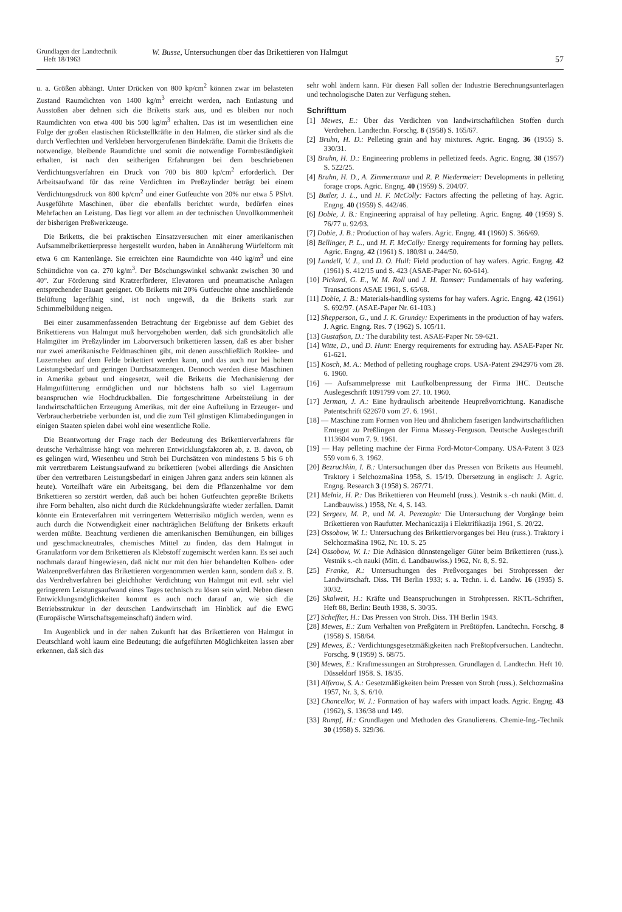Grundlagen der Landtechnik
Heft 18/1963
W. Busse, Untersuchungen über das Brikettieren von Halmgut
57
u. a. Größen abhängt. Unter Drücken von 800 kp/cm<sup>2</sup> können zwar im belasteten Zustand Raumdichten von 1400 kg/m<sup>3</sup> erreicht werden, nach Entlastung und Ausstoßen aber dehnen sich die Briketts stark aus, und es bleiben nur noch Raumdichten von etwa 400 bis 500 kg/m<sup>3</sup> erhalten. Das ist im wesentlichen eine Folge der großen elastischen Rückstellkräfte in den Halmen, die stärker sind als die durch Verflechten und Verkleben hervorgerufenen Bindekräfte. Damit die Briketts die notwendige, bleibende Raumdichte und somit die notwendige Formbeständigkeit erhalten, ist nach den seitherigen Erfahrungen bei dem beschriebenen Verdichtungsverfahren ein Druck von 700 bis 800 kp/cm<sup>2</sup> erforderlich. Der Arbeitsaufwand für das reine Verdichten im Preßzylinder beträgt bei einem Verdichtungsdruck von 800 kp/cm<sup>2</sup> und einer Gutfeuchte von 20% nur etwa 5 PSh/t. Ausgeführte Maschinen, über die ebenfalls berichtet wurde, bedürfen eines Mehrfachen an Leistung. Das liegt vor allem an der technischen Unvollkommenheit der bisherigen Preßwerkzeuge.
Die Briketts, die bei praktischen Einsatzversuchen mit einer amerikanischen Aufsammelbrikettierpresse hergestellt wurden, haben in Annäherung Würfelform mit etwa 6 cm Kantenlänge. Sie erreichten eine Raumdichte von 440 kg/m<sup>3</sup> und eine Schüttdichte von ca. 270 kg/m<sup>3</sup>. Der Böschungswinkel schwankt zwischen 30 und 40°. Zur Förderung sind Kratzerförderer, Elevatoren und pneumatische Anlagen entsprechender Bauart geeignet. Ob Briketts mit 20% Gutfeuchte ohne anschließende Belüftung lagerfähig sind, ist noch ungewiß, da die Briketts stark zur Schimmelbildung neigen.
Bei einer zusammenfassenden Betrachtung der Ergebnisse auf dem Gebiet des Brikettierens von Halmgut muß hervorgehoben werden, daß sich grundsätzlich alle Halmgüter im Preßzylinder im Laborversuch brikettieren lassen, daß es aber bisher nur zwei amerikanische Feldmaschinen gibt, mit denen ausschließlich Rotklee- und Luzerneheu auf dem Felde brikettiert werden kann, und das auch nur bei hohem Leistungsbedarf und geringen Durchsatzmengen. Dennoch werden diese Maschinen in Amerika gebaut und eingesetzt, weil die Briketts die Mechanisierung der Halmgutfütterung ermöglichen und nur höchstens halb so viel Lagerraum beanspruchen wie Hochdruckballen. Die fortgeschrittene Arbeitsteilung in der landwirtschaftlichen Erzeugung Amerikas, mit der eine Aufteilung in Erzeuger- und Verbraucherbetriebe verbunden ist, und die zum Teil günstigen Klimabedingungen in einigen Staaten spielen dabei wohl eine wesentliche Rolle.
Die Beantwortung der Frage nach der Bedeutung des Brikettierverfahrens für deutsche Verhältnisse hängt von mehreren Entwicklungsfaktoren ab, z. B. davon, ob es gelingen wird, Wiesenheu und Stroh bei Durchsätzen von mindestens 5 bis 6 t/h mit vertretbarem Leistungsaufwand zu brikettieren (wobei allerdings die Ansichten über den vertretbaren Leistungsbedarf in einigen Jahren ganz anders sein können als heute). Vorteilhaft wäre ein Arbeitsgang, bei dem die Pflanzenhalme vor dem Brikettieren so zerstört werden, daß auch bei hohen Gutfeuchten gepreßte Briketts ihre Form behalten, also nicht durch die Rückdehnungskräfte wieder zerfallen. Damit könnte ein Ernteverfahren mit verringertem Wetterrisiko möglich werden, wenn es auch durch die Notwendigkeit einer nachträglichen Belüftung der Briketts erkauft werden müßte. Beachtung verdienen die amerikanischen Bemühungen, ein billiges und geschmackneutrales, chemisches Mittel zu finden, das dem Halmgut in Granulatform vor dem Brikettieren als Klebstoff zugemischt werden kann. Es sei auch nochmals darauf hingewiesen, daß nicht nur mit den hier behandelten Kolben- oder Walzenpreßverfahren das Brikettieren vorgenommen werden kann, sondern daß z. B. das Verdrehverfahren bei gleichhoher Verdichtung von Halmgut mit evtl. sehr viel geringerem Leistungsaufwand eines Tages technisch zu lösen sein wird. Neben diesen Entwicklungsmöglichkeiten kommt es auch noch darauf an, wie sich die Betriebsstruktur in der deutschen Landwirtschaft im Hinblick auf die EWG (Europäische Wirtschaftsgemeinschaft) ändern wird.
Im Augenblick und in der nahen Zukunft hat das Brikettieren von Halmgut in Deutschland wohl kaum eine Bedeutung; die aufgeführten Möglichkeiten lassen aber erkennen, daß sich das
sehr wohl ändern kann. Für diesen Fall sollen der Industrie Berechnungsunterlagen und technologische Daten zur Verfügung stehen.
Schrifttum
[1] Mewes, E.: Über das Verdichten von landwirtschaftlichen Stoffen durch Verdrehen. Landtechn. Forschg. 8 (1958) S. 165/67.
[2] Bruhn, H. D.: Pelleting grain and hay mixtures. Agric. Engng. 36 (1955) S. 330/31.
[3] Bruhn, H. D.: Engineering problems in pelletized feeds. Agric. Engng. 38 (1957) S. 522/25.
[4] Bruhn, H. D., A. Zimmermann und R. P. Niedermeier: Developments in pelleting forage crops. Agric. Engng. 40 (1959) S. 204/07.
[5] Butler, J. L., und H. F. McColly: Factors affecting the pelleting of hay. Agric. Engng. 40 (1959) S. 442/46.
[6] Dobie, J. B.: Engineering appraisal of hay pelleting. Agric. Engng. 40 (1959) S. 76/77 u. 92/93.
[7] Dobie, J. B.: Production of hay wafers. Agric. Engng. 41 (1960) S. 366/69.
[8] Bellinger, P. L., und H. F. McColly: Energy requirements for forming hay pellets. Agric. Engng. 42 (1961) S. 180/81 u. 244/50.
[9] Lundell, V. J., und D. O. Hull: Field production of hay wafers. Agric. Engng. 42 (1961) S. 412/15 und S. 423 (ASAE-Paper Nr. 60-614).
[10] Pickard, G. E., W. M. Roll und J. H. Ramser: Fundamentals of hay wafering. Transactions ASAE 1961, S. 65/68.
[11] Dobie, J. B.: Materials-handling systems for hay wafers. Agric. Engng. 42 (1961) S. 692/97. (ASAE-Paper Nr. 61-103.)
[12] Shepperson, G., und J. K. Grundey: Experiments in the production of hay wafers. J. Agric. Engng. Res. 7 (1962) S. 105/11.
[13] Gustafson, D.: The durability test. ASAE-Paper Nr. 59-621.
[14] Witte, D., und D. Hunt: Energy requirements for extruding hay. ASAE-Paper Nr. 61-621.
[15] Kosch, M. A.: Method of pelleting roughage crops. USA-Patent 2942976 vom 28. 6. 1960.
[16] — Aufsammelpresse mit Laufkolbenpressung der Firma IHC. Deutsche Auslegeschrift 1091799 vom 27. 10. 1960.
[17] Jerman, J. A.: Eine hydraulisch arbeitende Heupreßvorrichtung. Kanadische Patentschrift 622670 vom 27. 6. 1961.
[18] — Maschine zum Formen von Heu und ähnlichem faserigen landwirtschaftlichen Erntegut zu Preßlingen der Firma Massey-Ferguson. Deutsche Auslegeschrift 1113604 vom 7. 9. 1961.
[19] — Hay pelleting machine der Firma Ford-Motor-Company. USA-Patent 3 023 559 vom 6. 3. 1962.
[20] Bezruchkin, I. B.: Untersuchungen über das Pressen von Briketts aus Heumehl. Traktory i Selchozmašina 1958, S. 15/19. Übersetzung in englisch: J. Agric. Engng. Research 3 (1958) S. 267/71.
[21] Melniz, H. P.: Das Brikettieren von Heumehl (russ.). Vestnik s.-ch nauki (Mitt. d. Landbauwiss.) 1958, Nr. 4, S. 143.
[22] Sergeev, M. P., und M. A. Perezogin: Die Untersuchung der Vorgänge beim Brikettieren von Raufutter. Mechanicazija i Elektrifikazija 1961, S. 20/22.
[23] Ossobow, W. I.: Untersuchung des Brikettiervorganges bei Heu (russ.). Traktory i Selchozmašina 1962, Nr. 10. S. 25
[24] Ossobow, W. I.: Die Adhäsion dünnstengeliger Güter beim Brikettieren (russ.). Vestnik s.-ch nauki (Mitt. d. Landbauwiss.) 1962, Nr. 8, S. 92.
[25] Franke, R.: Untersuchungen des Preßvorganges bei Strohpressen der Landwirtschaft. Diss. TH Berlin 1933; s. a. Techn. i. d. Landw. 16 (1935) S. 30/32.
[26] Skalweit, H.: Kräfte und Beanspruchungen in Strohpressen. RKTL-Schriften, Heft 88, Berlin: Beuth 1938, S. 30/35.
[27] Scheffter, H.: Das Pressen von Stroh. Diss. TH Berlin 1943.
[28] Mewes, E.: Zum Verhalten von Preßgütern in Preßtöpfen. Landtechn. Forschg. 8 (1958) S. 158/64.
[29] Mewes, E.: Verdichtungsgesetzmäßigkeiten nach Preßtopfversuchen. Landtechn. Forschg. 9 (1959) S. 68/75.
[30] Mewes, E.: Kraftmessungen an Strohpressen. Grundlagen d. Landtechn. Heft 10. Düsseldorf 1958. S. 18/35.
[31] Alferow, S. A.: Gesetzmäßigkeiten beim Pressen von Stroh (russ.). Selchozmašina 1957, Nr. 3, S. 6/10.
[32] Chancellor, W. J.: Formation of hay wafers with impact loads. Agric. Engng. 43 (1962), S. 136/38 und 149.
[33] Rumpf, H.: Grundlagen und Methoden des Granulierens. Chemie-Ing.-Technik 30 (1958) S. 329/36.